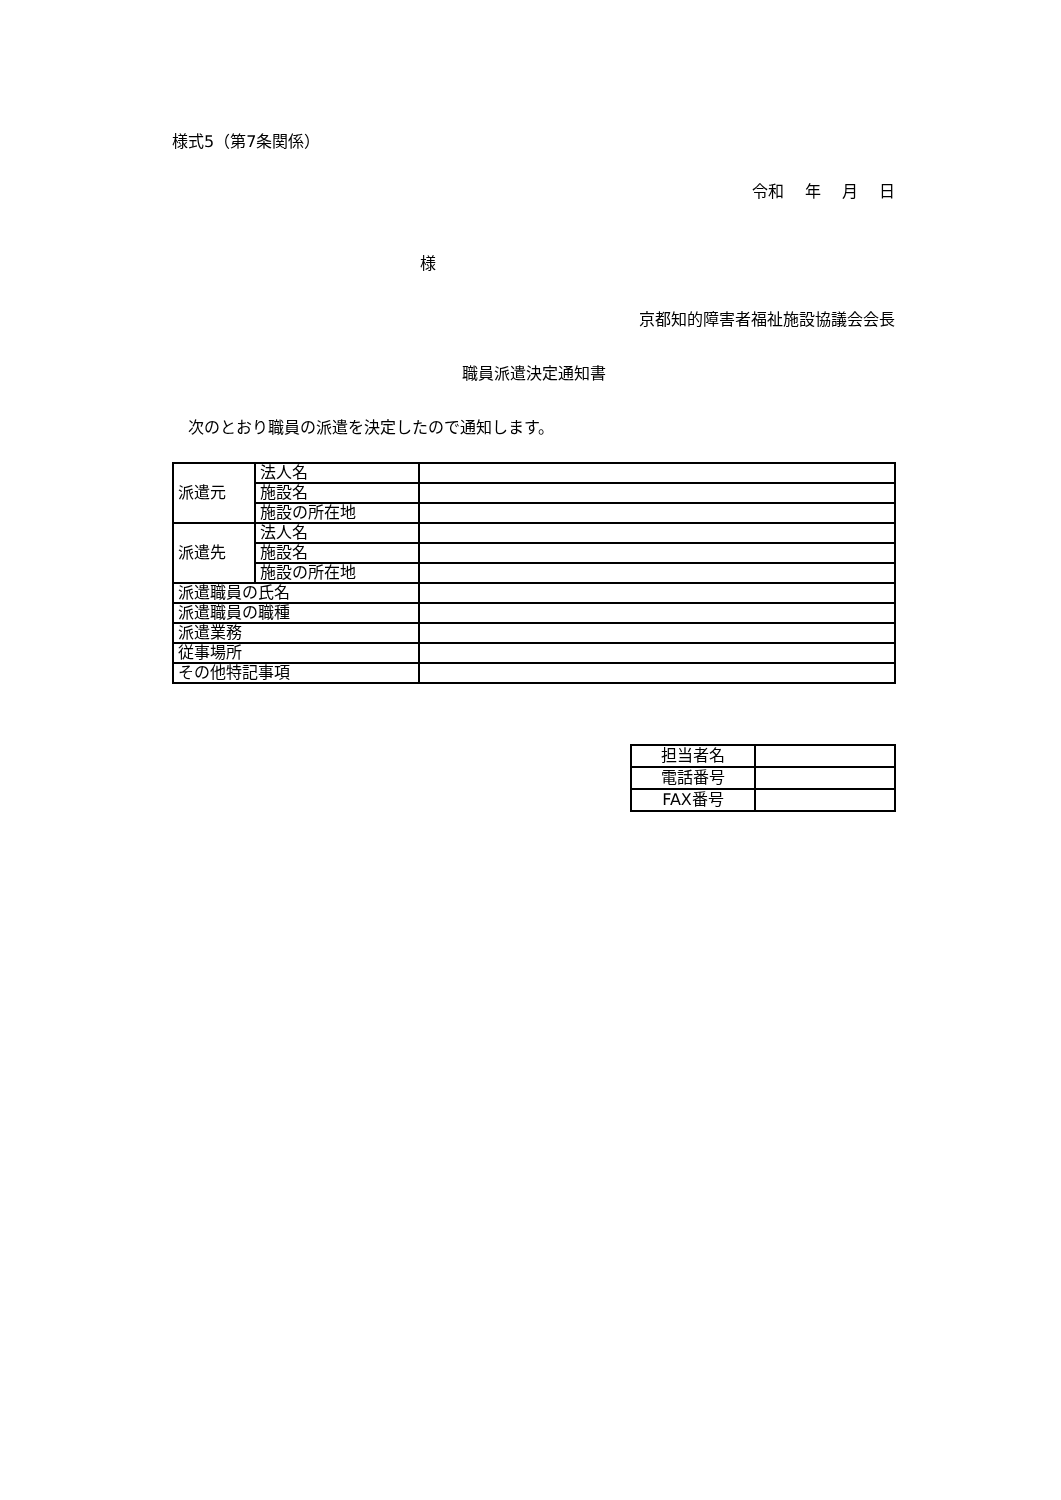様式5（第7条関係）
令和　 年　 月　 日
様
京都知的障害者福祉施設協議会会長
職員派遣決定通知書
次のとおり職員の派遣を決定したので通知します。
| 派遣元 | 法人名 | |
| | 施設名 | |
| | 施設の所在地 | |
| 派遣先 | 法人名 | |
| | 施設名 | |
| | 施設の所在地 | |
| 派遣職員の氏名 | | |
| 派遣職員の職種 | | |
| 派遣業務 | | |
| 従事場所 | | |
| その他特記事項 | | |
| 担当者名 | |
| 電話番号 | |
| FAX番号 | |